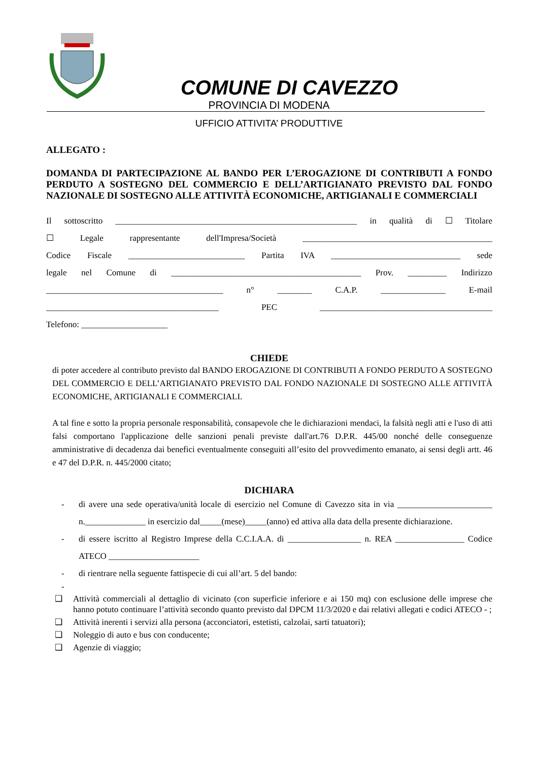COMUNE DI CAVEZZO
PROVINCIA DI MODENA
UFFICIO ATTIVITA’ PRODUTTIVE
ALLEGATO :
DOMANDA DI PARTECIPAZIONE AL BANDO PER L’EROGAZIONE DI CONTRIBUTI A FONDO PERDUTO A SOSTEGNO DEL COMMERCIO E DELL’ARTIGIANATO PREVISTO DAL FONDO NAZIONALE DI SOSTEGNO ALLE ATTIVITÀ ECONOMICHE, ARTIGIANALI E COMMERCIALI
Il sottoscritto ________________________________________________________ in qualità di ☐ Titolare
☐ Legale rappresentante dell'Impresa/Società ____________________________________________
Codice Fiscale ___________________________ Partita IVA ______________________________ sede
legale nel Comune di ____________________________________________ Prov. _________ Indirizzo
_________________________________________ n° ________ C.A.P. _______________ E-mail
________________________________________ PEC ________________________________________
Telefono: ____________________
CHIEDE
di poter accedere al contributo previsto dal BANDO EROGAZIONE DI CONTRIBUTI A FONDO PERDUTO A SOSTEGNO DEL COMMERCIO E DELL’ARTIGIANATO PREVISTO DAL FONDO NAZIONALE DI SOSTEGNO ALLE ATTIVITÀ ECONOMICHE, ARTIGIANALI E COMMERCIALI.
A tal fine e sotto la propria personale responsabilità, consapevole che le dichiarazioni mendaci, la falsità negli atti e l'uso di atti falsi comportano l'applicazione delle sanzioni penali previste dall'art.76 D.P.R. 445/00 nonché delle conseguenze amministrative di decadenza dai benefici eventualmente conseguiti all’esito del provvedimento emanato, ai sensi degli artt. 46 e 47 del D.P.R. n. 445/2000 citato;
DICHIARA
- di avere una sede operativa/unità locale di esercizio nel Comune di Cavezzo sita in via ______________________ n.______________ in esercizio dal_____(mese)_____(anno) ed attiva alla data della presente dichiarazione.
- di essere iscritto al Registro Imprese della C.C.I.A.A. di _________________ n. REA ________________ Codice ATECO _____________________
- di rientrare nella seguente fattispecie di cui all’art. 5 del bando:
-
❑ Attività commerciali al dettaglio di vicinato (con superficie inferiore e ai 150 mq) con esclusione delle imprese che hanno potuto continuare l’attività secondo quanto previsto dal DPCM 11/3/2020 e dai relativi allegati e codici ATECO - ;
❑ Attività inerenti i servizi alla persona (acconciatori, estetisti, calzolai, sarti tatuatori);
❑ Noleggio di auto e bus con conducente;
❑ Agenzie di viaggio;